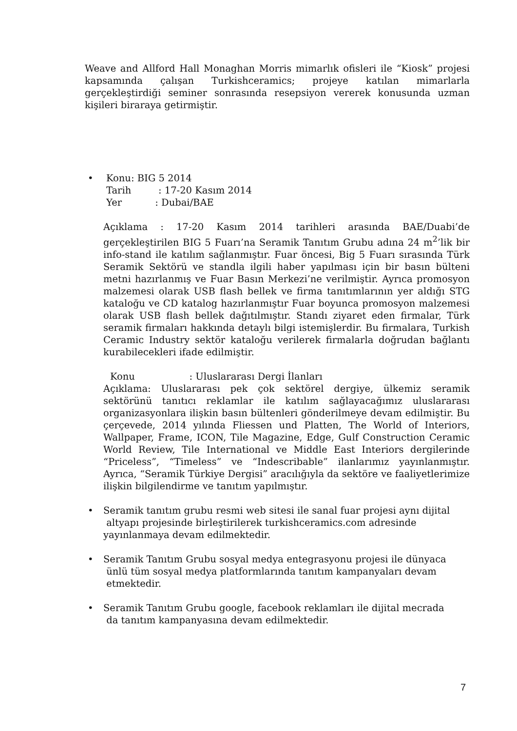Weave and Allford Hall Monaghan Morris mimarlık ofisleri ile “Kiosk” projesi kapsamında çalışan Turkishceramics; projeye katılan mimarlarla gerçekleştirdiği seminer sonrasında resepsiyon vererek konusunda uzman kişileri biraraya getirmiştir.
• Konu: BIG 5 2014
Tarih : 17-20 Kasım 2014
Yer : Dubai/BAE
Açıklama : 17-20 Kasım 2014 tarihleri arasında BAE/Duabi’de gerçekleştirilen BIG 5 Fuarı’na Seramik Tanıtım Grubu adına 24 m<sup>2</sup>’lik bir info-stand ile katılım sağlanmıştır. Fuar öncesi, Big 5 Fuarı sırasında Türk Seramik Sektörü ve standla ilgili haber yapılması için bir basın bülteni metni hazırlanmış ve Fuar Basın Merkezi’ne verilmiştir. Ayrıca promosyon malzemesi olarak USB flash bellek ve firma tanıtımlarının yer aldığı STG kataloğu ve CD katalog hazırlanmıştır Fuar boyunca promosyon malzemesi olarak USB flash bellek dağıtılmıştır. Standı ziyaret eden firmalar, Türk seramik firmaları hakkında detaylı bilgi istemişlerdir. Bu firmalara, Turkish Ceramic Industry sektör kataloğu verilerek firmalarla doğrudan bağlantı kurabilecekleri ifade edilmiştir.
Konu : Uluslararası Dergi İlanları
Açıklama: Uluslararası pek çok sektörel dergiye, ülkemiz seramik sektörünü tanıtıcı reklamlar ile katılım sağlayacağımız uluslararası organizasyonlara ilişkin basın bültenleri gönderilmeye devam edilmiştir. Bu çerçevede, 2014 yılında Fliessen und Platten, The World of Interiors, Wallpaper, Frame, ICON, Tile Magazine, Edge, Gulf Construction Ceramic World Review, Tile International ve Middle East Interiors dergilerinde “Priceless”, “Timeless” ve “Indescribable” ilanlarımız yayınlanmıştır. Ayrıca, “Seramik Türkiye Dergisi” aracılığıyla da sektöre ve faaliyetlerimize ilişkin bilgilendirme ve tanıtım yapılmıştır.
• Seramik tanıtım grubu resmi web sitesi ile sanal fuar projesi aynı dijital
altyapı projesinde birleştirilerek turkishceramics.com adresinde
yayınlanmaya devam edilmektedir.
• Seramik Tanıtım Grubu sosyal medya entegrasyonu projesi ile dünyaca
ünlü tüm sosyal medya platformlarında tanıtım kampanyaları devam
etmektedir.
• Seramik Tanıtım Grubu google, facebook reklamları ile dijital mecrada
da tanıtım kampanyasına devam edilmektedir.
7